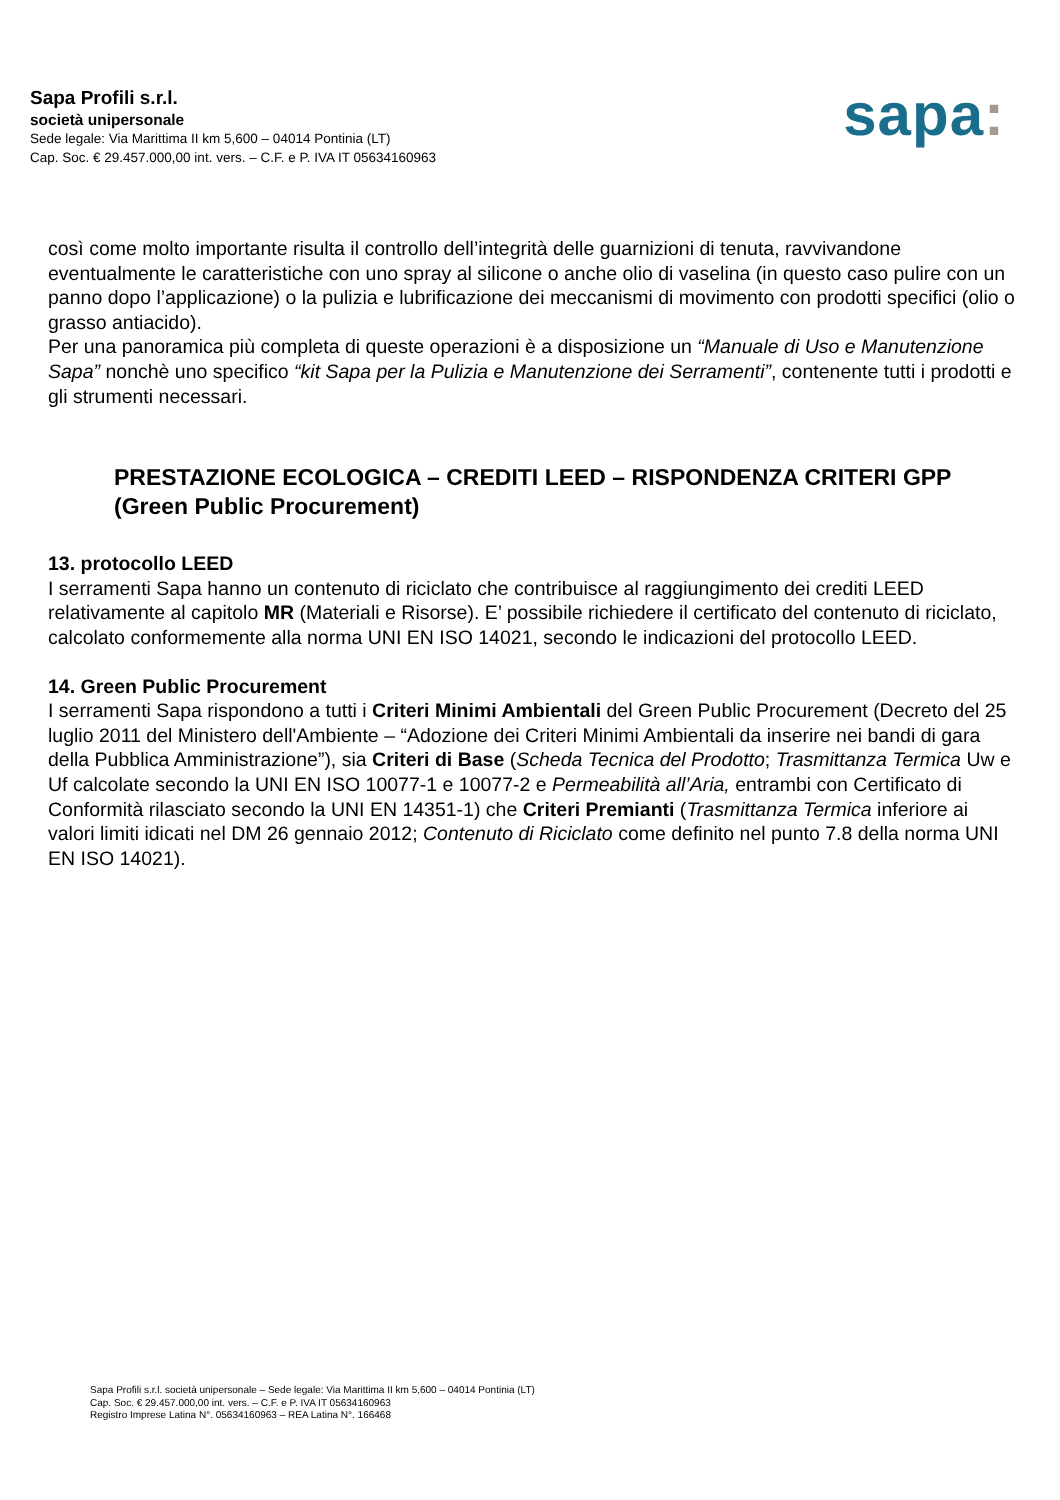Sapa Profili s.r.l.
società unipersonale
Sede legale: Via Marittima II km 5,600 – 04014 Pontinia (LT)
Cap. Soc. € 29.457.000,00 int. vers. – C.F. e P. IVA IT 05634160963
sapa:
così come molto importante risulta il controllo dell’integrità delle guarnizioni di tenuta, ravvivandone eventualmente le caratteristiche con uno spray al silicone o anche olio di vaselina (in questo caso pulire con un panno dopo l’applicazione) o la pulizia e lubrificazione dei meccanismi di movimento con prodotti specifici (olio o grasso antiacido).
Per una panoramica più completa di queste operazioni è a disposizione un “Manuale di Uso e Manutenzione Sapa” nonchè uno specifico “kit Sapa per la Pulizia e Manutenzione dei Serramenti”, contenente tutti i prodotti e gli strumenti necessari.
PRESTAZIONE ECOLOGICA – CREDITI LEED – RISPONDENZA CRITERI GPP (Green Public Procurement)
13. protocollo LEED
I serramenti Sapa hanno un contenuto di riciclato che contribuisce al raggiungimento dei crediti LEED relativamente al capitolo MR (Materiali e Risorse). E’ possibile richiedere il certificato del contenuto di riciclato, calcolato conformemente alla norma UNI EN ISO 14021, secondo le indicazioni del protocollo LEED.
14. Green Public Procurement
I serramenti Sapa rispondono a tutti i Criteri Minimi Ambientali del Green Public Procurement (Decreto del 25 luglio 2011 del Ministero dell'Ambiente – “Adozione dei Criteri Minimi Ambientali da inserire nei bandi di gara della Pubblica Amministrazione”), sia Criteri di Base (Scheda Tecnica del Prodotto; Trasmittanza Termica Uw e Uf calcolate secondo la UNI EN ISO 10077-1 e 10077-2 e Permeabilità all’Aria, entrambi con Certificato di Conformità rilasciato secondo la UNI EN 14351-1) che Criteri Premianti (Trasmittanza Termica inferiore ai valori limiti idicati nel DM 26 gennaio 2012; Contenuto di Riciclato come definito nel punto 7.8 della norma UNI EN ISO 14021).
Sapa Profili s.r.l. società unipersonale – Sede legale: Via Marittima II km 5,600 – 04014 Pontinia (LT)
Cap. Soc. € 29.457.000,00 int. vers. – C.F. e P. IVA IT 05634160963
Registro Imprese Latina N°. 05634160963 – REA Latina N°. 166468